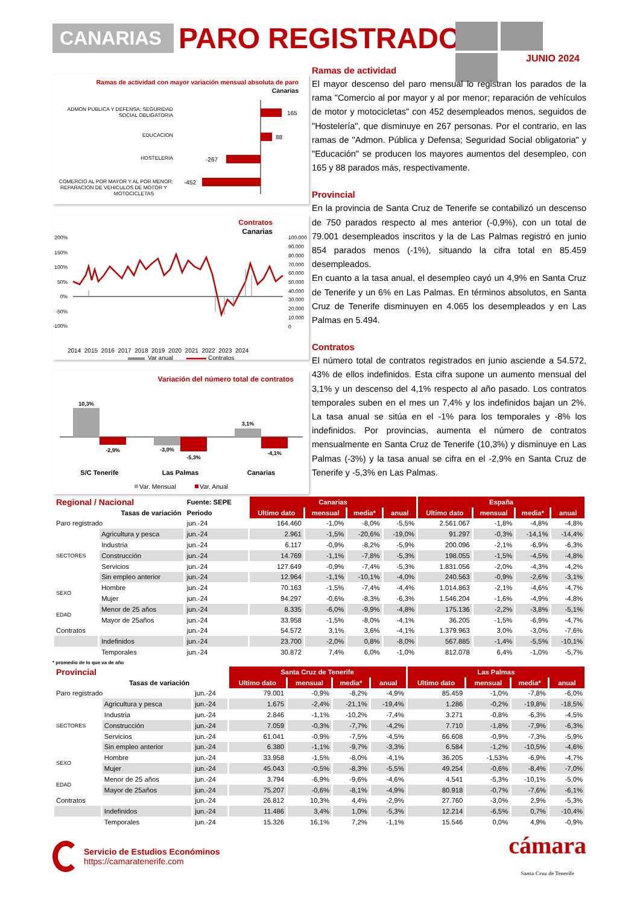CANARIAS PARO REGISTRADO
JUNIO 2024
Ramas de actividad con mayor variación mensual absoluta de paro
Canarias
ADMON PUBLICA Y DEFENSA; SEGURIDAD
SOCIAL OBLIGATORIA
165
EDUCACION
88
HOSTELERIA
-267
COMERCIO AL POR MAYOR Y AL POR MENOR;
REPARACION DE VEHICULOS DE MOTOR Y
MOTOCICLETAS
-452
Contratos
Canarias
200%
150%
100%
50%
0%
-50%
-100%
100.000
90.000
80.000
70.000
60.000
50.000
40.000
30.000
20.000
10.000
0
2014 2015 2016 2017 2018 2019 2020 2021 2022 2023 2024
Var anual
Contratos
Variación del número total de contratos
10,3%
-2,9%
-3,0%
-5,3%
3,1%
-4,1%
S/C Tenerife
Las Palmas
Canarias
Var. Mensual
Var. Anual
Ramas de actividad
El mayor descenso del paro mensual lo registran los parados de la rama "Comercio al por mayor y al por menor; reparación de vehículos de motor y motocicletas" con 452 desempleados menos, seguidos de "Hostelería", que disminuye en 267 personas. Por el contrario, en las ramas de "Admon. Pública y Defensa; Seguridad Social obligatoria" y "Educación" se producen los mayores aumentos del desempleo, con 165 y 88 parados más, respectivamente.
Provincial
En la provincia de Santa Cruz de Tenerife se contabilizó un descenso de 750 parados respecto al mes anterior (-0,9%), con un total de 79.001 desempleados inscritos y la de Las Palmas registró en junio 854 parados menos (-1%), situando la cifra total en 85.459 desempleados.
En cuanto a la tasa anual, el desempleo cayó un 4,9% en Santa Cruz de Tenerife y un 6% en Las Palmas. En términos absolutos, en Santa Cruz de Tenerife disminuyen en 4.065 los desempleados y en Las Palmas en 5.494.
Contratos
El número total de contratos registrados en junio asciende a 54.572, 43% de ellos indefinidos. Esta cifra supone un aumento mensual del 3,1% y un descenso del 4,1% respecto al año pasado. Los contratos temporales suben en el mes un 7,4% y los indefinidos bajan un 2%. La tasa anual se sitúa en el -1% para los temporales y -8% los indefinidos. Por provincias, aumenta el número de contratos mensualmente en Santa Cruz de Tenerife (10,3%) y disminuye en Las Palmas (-3%) y la tasa anual se cifra en el -2,9% en Santa Cruz de Tenerife y -5,3% en Las Palmas.
| Regional / Nacional | | Fuente: SEPE | Canarias | | | | España | | | |
| | Tasas de variación | Periodo | Ultimo dato | mensual | media* | anual | Ultimo dato | mensual | media* | anual |
| Paro registrado | | jun.-24 | 164.460 | -1,0% | -8,0% | -5,5% | 2.561.067 | -1,8% | -4,8% | -4,8% |
| SECTORES | Agricultura y pesca | jun.-24 | 2.961 | -1,5% | -20,6% | -19,0% | 91.297 | -0,3% | -14,1% | -14,4% |
| | Industria | jun.-24 | 6.117 | -0,9% | -8,2% | -5,9% | 200.096 | -2,1% | -6,9% | -6,3% |
| | Construcción | jun.-24 | 14.769 | -1,1% | -7,8% | -5,3% | 198.055 | -1,5% | -4,5% | -4,8% |
| | Servicios | jun.-24 | 127.649 | -0,9% | -7,4% | -5,3% | 1.831.056 | -2,0% | -4,3% | -4,2% |
| | Sin empleo anterior | jun.-24 | 12.964 | -1,1% | -10,1% | -4,0% | 240.563 | -0,9% | -2,6% | -3,1% |
| SEXO | Hombre | jun.-24 | 70.163 | -1,5% | -7,4% | -4,4% | 1.014.863 | -2,1% | -4,6% | -4,7% |
| | Mujer | jun.-24 | 94.297 | -0,6% | -8,3% | -6,3% | 1.546.204 | -1,6% | -4,9% | -4,8% |
| EDAD | Menor de 25 años | jun.-24 | 8.335 | -6,0% | -9,9% | -4,8% | 175.136 | -2,2% | -3,8% | -5,1% |
| | Mayor de 25años | jun.-24 | 33.958 | -1,5% | -8,0% | -4,1% | 36.205 | -1,5% | -6,9% | -4,7% |
| Contratos | | jun.-24 | 54.572 | 3,1% | 3,6% | -4,1% | 1.379.963 | 3,0% | -3,0% | -7,6% |
| | Indefinidos | jun.-24 | 23.700 | -2,0% | 0,8% | -8,0% | 567.885 | -1,4% | -5,5% | -10,1% |
| | Temporales | jun.-24 | 30.872 | 7,4% | 6,0% | -1,0% | 812.078 | 6,4% | -1,0% | -5,7% |
* promedio de lo que va de año
| Provincial | | | Santa Cruz de Tenerife | | | | Las Palmas | | | |
| | Tasas de variación | | Ultimo dato | mensual | media* | anual | Ultimo dato | mensual | media* | anual |
| Paro registrado | | jun.-24 | 79.001 | -0,9% | -8,2% | -4,9% | 85.459 | -1,0% | -7,8% | -6,0% |
| SECTORES | Agricultura y pesca | jun.-24 | 1.675 | -2,4% | -21,1% | -19,4% | 1.286 | -0,2% | -19,8% | -18,5% |
| | Industria | jun.-24 | 2.846 | -1,1% | -10,2% | -7,4% | 3.271 | -0,8% | -6,3% | -4,5% |
| | Construcción | jun.-24 | 7.059 | -0,3% | -7,7% | -4,2% | 7.710 | -1,8% | -7,9% | -6,3% |
| | Servicios | jun.-24 | 61.041 | -0,9% | -7,5% | -4,5% | 66.608 | -0,9% | -7,3% | -5,9% |
| | Sin empleo anterior | jun.-24 | 6.380 | -1,1% | -9,7% | -3,3% | 6.584 | -1,2% | -10,5% | -4,6% |
| SEXO | Hombre | jun.-24 | 33.958 | -1,5% | -8,0% | -4,1% | 36.205 | -1,53% | -6,9% | -4,7% |
| | Mujer | jun.-24 | 45.043 | -0,5% | -8,3% | -5,5% | 49.254 | -0,6% | -8,4% | -7,0% |
| EDAD | Menor de 25 años | jun.-24 | 3.794 | -6,9% | -9,6% | -4,6% | 4.541 | -5,3% | -10,1% | -5,0% |
| | Mayor de 25años | jun.-24 | 75.207 | -0,6% | -8,1% | -4,9% | 80.918 | -0,7% | -7,6% | -6,1% |
| Contratos | | jun.-24 | 26.812 | 10,3% | 4,4% | -2,9% | 27.760 | -3,0% | 2,9% | -5,3% |
| | Indefinidos | jun.-24 | 11.486 | 3,4% | 1,0% | -5,3% | 12.214 | -6,5% | 0,7% | -10,4% |
| | Temporales | jun.-24 | 15.326 | 16,1% | 7,2% | -1,1% | 15.546 | 0,0% | 4,9% | -0,9% |
Servicio de Estudios Económinos
https://camaratenerife.com
cámara
Santa Cruz de Tenerife